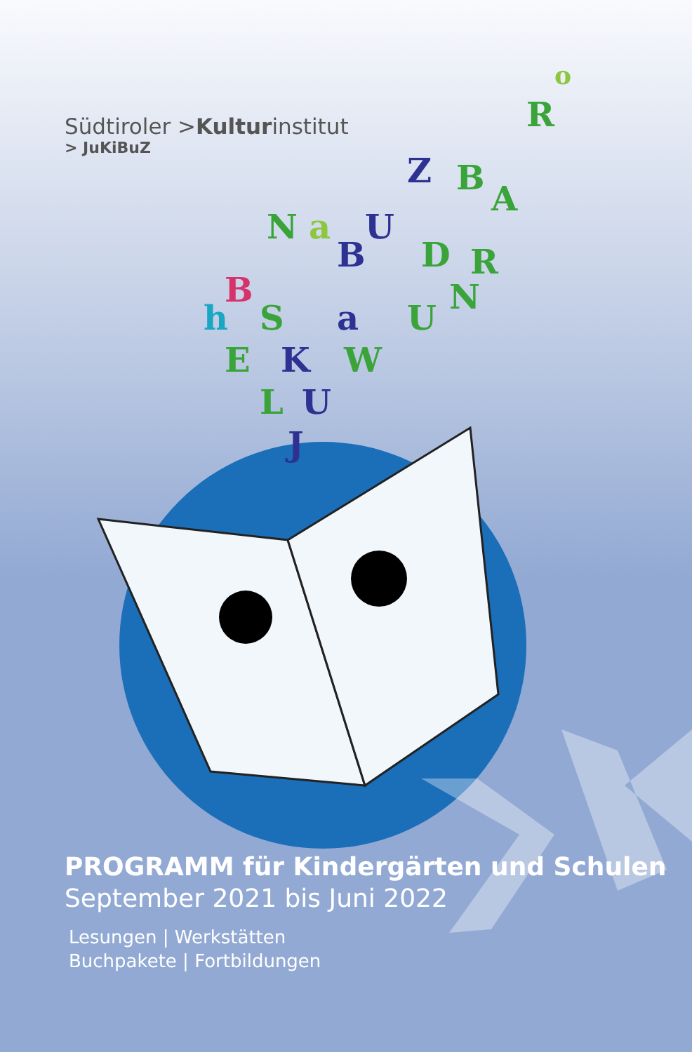N
a
U
Z
B
A
B
B
D
R
h
S
a
U
N
E
K
W
L
U
J
R
o
Südtiroler >Kulturinstitut
> JuKiBuZ
PROGRAMM für Kindergärten und Schulen
September 2021 bis Juni 2022
Lesungen | Werkstätten
Buchpakete | Fortbildungen